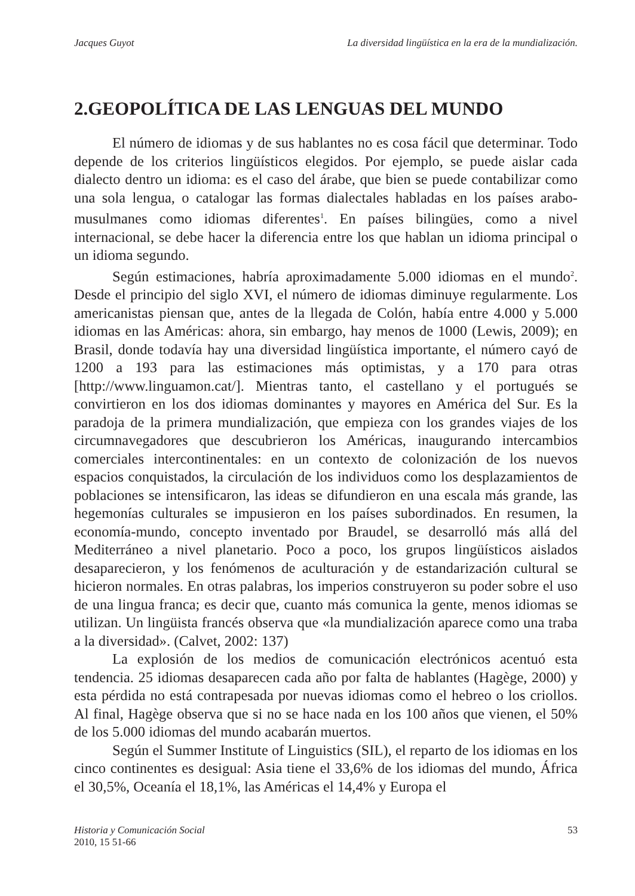Jacques Guyot La diversidad lingüística en la era de la mundialización.
2.GEOPOLÍTICA DE LAS LENGUAS DEL MUNDO
El número de idiomas y de sus hablantes no es cosa fácil que determinar. Todo depende de los criterios lingüísticos elegidos. Por ejemplo, se puede aislar cada dialecto dentro un idioma: es el caso del árabe, que bien se puede contabilizar como una sola lengua, o catalogar las formas dialectales habladas en los países arabo-musulmanes como idiomas diferentes<sup>1</sup>. En países bilingües, como a nivel internacional, se debe hacer la diferencia entre los que hablan un idioma principal o un idioma segundo.
Según estimaciones, habría aproximadamente 5.000 idiomas en el mundo<sup>2</sup>. Desde el principio del siglo XVI, el número de idiomas diminuye regularmente. Los americanistas piensan que, antes de la llegada de Colón, había entre 4.000 y 5.000 idiomas en las Américas: ahora, sin embargo, hay menos de 1000 (Lewis, 2009); en Brasil, donde todavía hay una diversidad lingüística importante, el número cayó de 1200 a 193 para las estimaciones más optimistas, y a 170 para otras [http://www.linguamon.cat/]. Mientras tanto, el castellano y el portugués se convirtieron en los dos idiomas dominantes y mayores en América del Sur. Es la paradoja de la primera mundialización, que empieza con los grandes viajes de los circumnavegadores que descubrieron los Américas, inaugurando intercambios comerciales intercontinentales: en un contexto de colonización de los nuevos espacios conquistados, la circulación de los individuos como los desplazamientos de poblaciones se intensificaron, las ideas se difundieron en una escala más grande, las hegemonías culturales se impusieron en los países subordinados. En resumen, la economía-mundo, concepto inventado por Braudel, se desarrolló más allá del Mediterráneo a nivel planetario. Poco a poco, los grupos lingüísticos aislados desaparecieron, y los fenómenos de aculturación y de estandarización cultural se hicieron normales. En otras palabras, los imperios construyeron su poder sobre el uso de una lingua franca; es decir que, cuanto más comunica la gente, menos idiomas se utilizan. Un lingüista francés observa que «la mundialización aparece como una traba a la diversidad». (Calvet, 2002: 137)
La explosión de los medios de comunicación electrónicos acentuó esta tendencia. 25 idiomas desaparecen cada año por falta de hablantes (Hagège, 2000) y esta pérdida no está contrapesada por nuevas idiomas como el hebreo o los criollos. Al final, Hagège observa que si no se hace nada en los 100 años que vienen, el 50% de los 5.000 idiomas del mundo acabarán muertos.
Según el Summer Institute of Linguistics (SIL), el reparto de los idiomas en los cinco continentes es desigual: Asia tiene el 33,6% de los idiomas del mundo, África el 30,5%, Oceanía el 18,1%, las Américas el 14,4% y Europa el
Historia y Comunicación Social
2010, 15 51-66 53